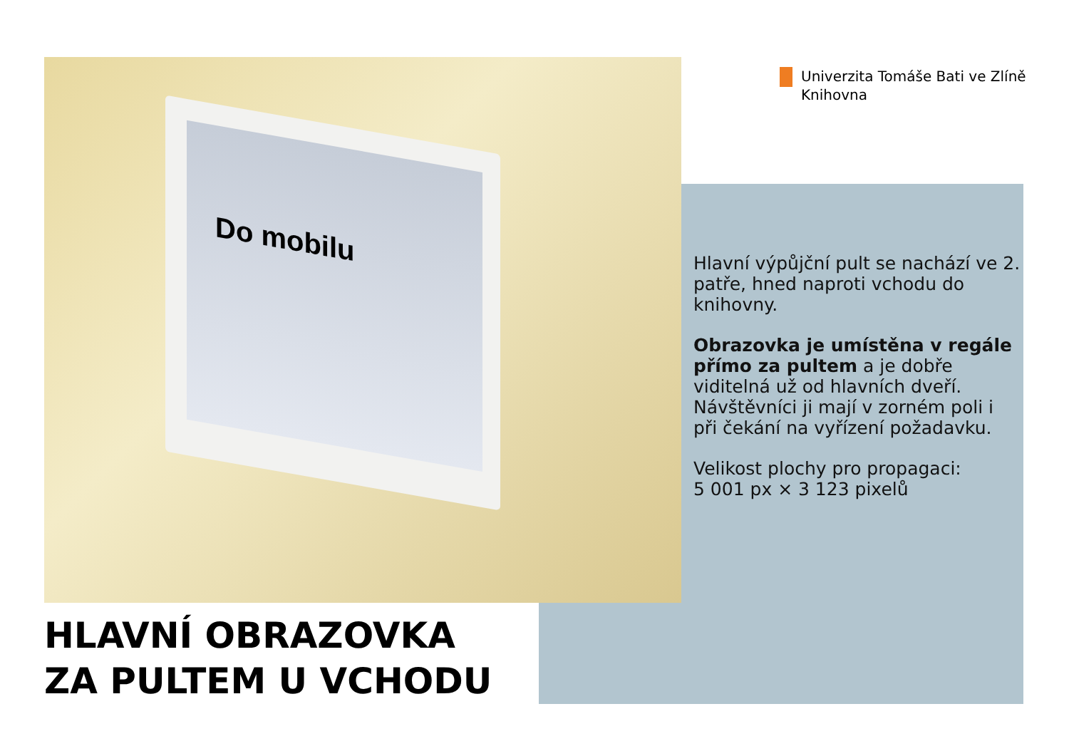Do mobilu
Univerzita Tomáše Bati ve Zlíně
Knihovna
Hlavní výpůjční pult se nachází ve 2. patře, hned naproti vchodu do knihovny.
Obrazovka je umístěna v regále přímo za pultem a je dobře viditelná už od hlavních dveří. Návštěvníci ji mají v zorném poli i při čekání na vyřízení požadavku.
Velikost plochy pro propagaci:
5 001 px × 3 123 pixelů
HLAVNÍ OBRAZOVKA
ZA PULTEM U VCHODU